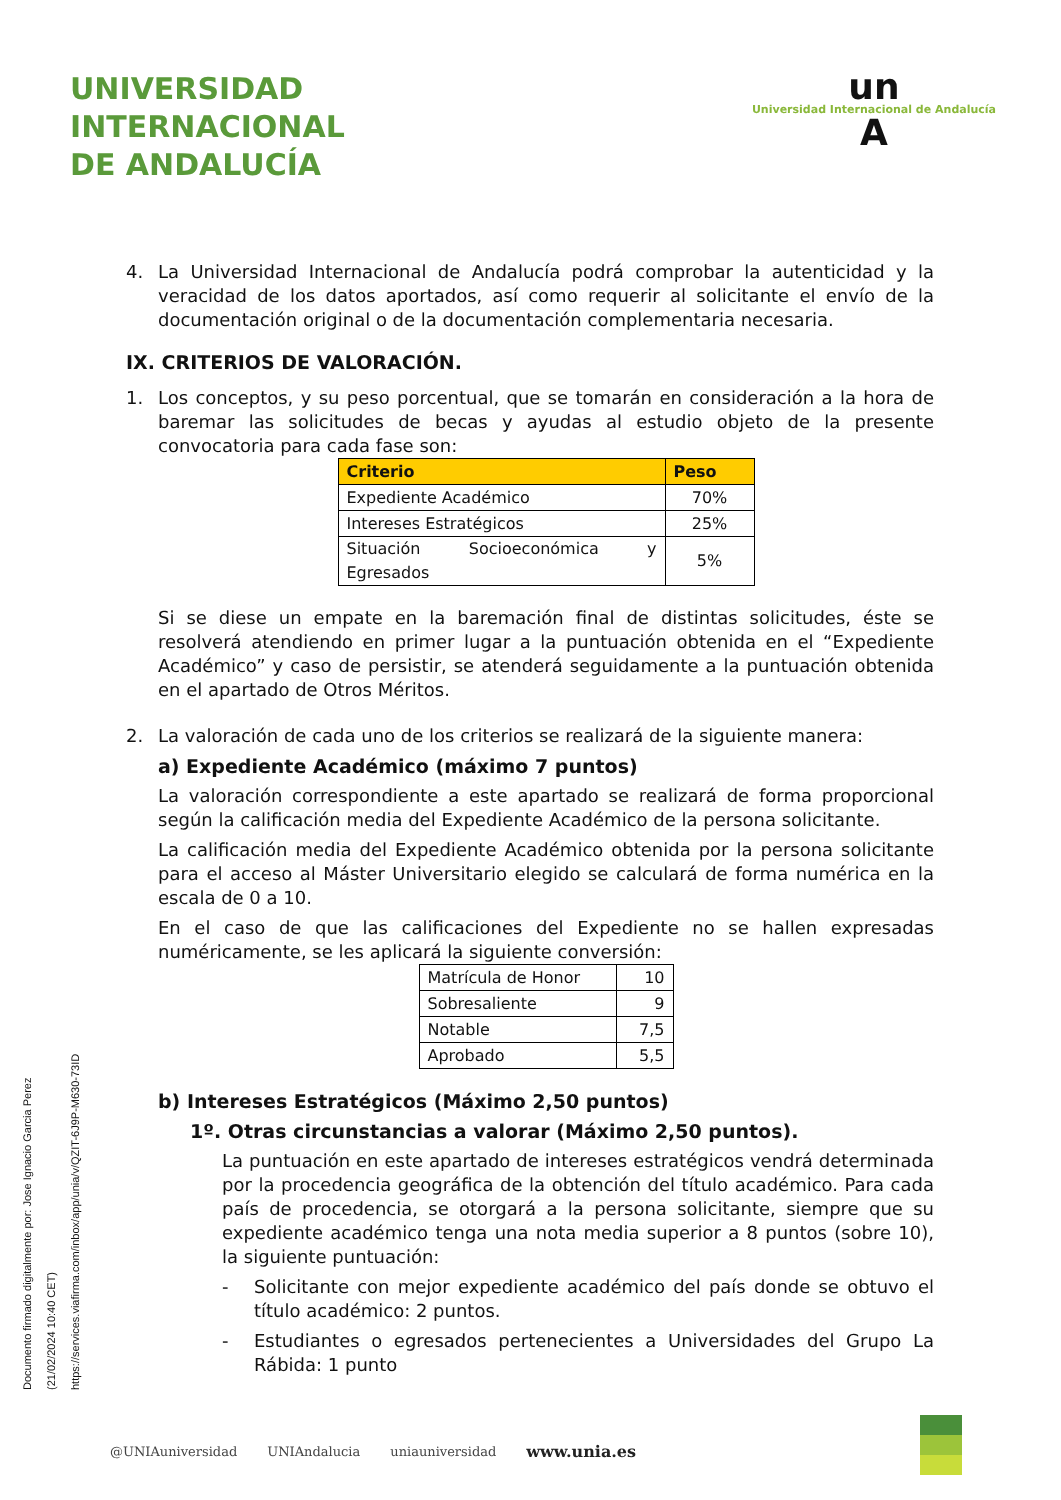UNIVERSIDAD
INTERNACIONAL
DE ANDALUCÍA
un
Universidad Internacional de Andalucía
A
4. La Universidad Internacional de Andalucía podrá comprobar la autenticidad y la veracidad de los datos aportados, así como requerir al solicitante el envío de la documentación original o de la documentación complementaria necesaria.
IX. CRITERIOS DE VALORACIÓN.
1. Los conceptos, y su peso porcentual, que se tomarán en consideración a la hora de baremar las solicitudes de becas y ayudas al estudio objeto de la presente convocatoria para cada fase son:
| Criterio | Peso |
| --- | --- |
| Expediente Académico | 70% |
| Intereses Estratégicos | 25% |
| Situación Socioeconómica y Egresados | 5% |
Si se diese un empate en la baremación final de distintas solicitudes, éste se resolverá atendiendo en primer lugar a la puntuación obtenida en el “Expediente Académico” y caso de persistir, se atenderá seguidamente a la puntuación obtenida en el apartado de Otros Méritos.
2. La valoración de cada uno de los criterios se realizará de la siguiente manera:
a) Expediente Académico (máximo 7 puntos)
La valoración correspondiente a este apartado se realizará de forma proporcional según la calificación media del Expediente Académico de la persona solicitante.
La calificación media del Expediente Académico obtenida por la persona solicitante para el acceso al Máster Universitario elegido se calculará de forma numérica en la escala de 0 a 10.
En el caso de que las calificaciones del Expediente no se hallen expresadas numéricamente, se les aplicará la siguiente conversión:
| Matrícula de Honor | 10 |
| Sobresaliente | 9 |
| Notable | 7,5 |
| Aprobado | 5,5 |
b) Intereses Estratégicos (Máximo 2,50 puntos)
1º. Otras circunstancias a valorar (Máximo 2,50 puntos).
La puntuación en este apartado de intereses estratégicos vendrá determinada por la procedencia geográfica de la obtención del título académico. Para cada país de procedencia, se otorgará a la persona solicitante, siempre que su expediente académico tenga una nota media superior a 8 puntos (sobre 10), la siguiente puntuación:
- Solicitante con mejor expediente académico del país donde se obtuvo el título académico: 2 puntos.
- Estudiantes o egresados pertenecientes a Universidades del Grupo La Rábida: 1 punto
Documento firmado digitalmente por: Jose Ignacio Garcia Perez (21/02/2024 10:40 CET) https://services.viafirma.com/inbox/app/unia/v/QZIT-6J9P-M630-73ID
@UNIAuniversidad UNIAndalucia uniauniversidad www.unia.es